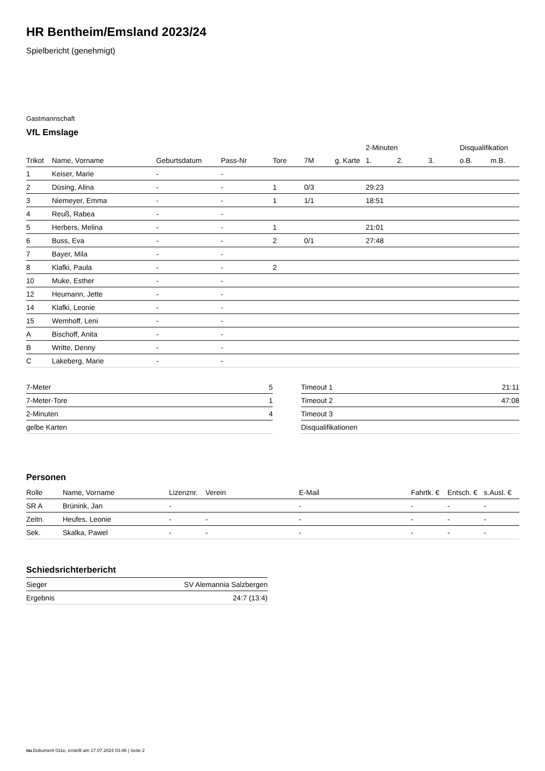HR Bentheim/Emsland 2023/24
Spielbericht (genehmigt)
Gastmannschaft
VfL Emslage
| | | | | | | | 2-Minuten | | | Disqualifikation | |
| --- | --- | --- | --- | --- | --- | --- | --- | --- | --- | --- | --- |
| Trikot | Name, Vorname | Geburtsdatum | Pass-Nr | Tore | 7M | g. Karte | 1. | 2. | 3. | o.B. | m.B. |
| 1 | Keiser, Marie | - | - | | | | | | | | |
| 2 | Düsing, Alina | - | - | 1 | 0/3 | | 29:23 | | | | |
| 3 | Niemeyer, Emma | - | - | 1 | 1/1 | | 18:51 | | | | |
| 4 | Reuß, Rabea | - | - | | | | | | | | |
| 5 | Herbers, Melina | - | - | 1 | | | 21:01 | | | | |
| 6 | Buss, Eva | - | - | 2 | 0/1 | | 27:48 | | | | |
| 7 | Bayer, Mila | - | - | | | | | | | | |
| 8 | Klafki, Paula | - | - | 2 | | | | | | | |
| 10 | Muke, Esther | - | - | | | | | | | | |
| 12 | Heumann, Jette | - | - | | | | | | | | |
| 14 | Klafki, Leonie | - | - | | | | | | | | |
| 15 | Wemhoff, Leni | - | - | | | | | | | | |
| A | Bischoff, Anita | - | - | | | | | | | | |
| B | Writte, Denny | - | - | | | | | | | | |
| C | Lakeberg, Marie | - | - | | | | | | | | |
| 7-Meter | 5 |
| 7-Meter-Tore | 1 |
| 2-Minuten | 4 |
| gelbe Karten | |
| Timeout 1 | 21:11 |
| Timeout 2 | 47:08 |
| Timeout 3 | |
| Disqualifikationen | |
Personen
| Rolle | Name, Vorname | Lizenznr. | Verein | E-Mail | Fahrtk. € | Entsch. € | s.Ausl. € |
| --- | --- | --- | --- | --- | --- | --- | --- |
| SR A | Brünink, Jan | - | | - | - | - | - |
| Zeitn. | Heufes, Leonie | - | - | - | - | - | - |
| Sek. | Skalka, Pawel | - | - | - | - | - | - |
Schiedsrichterbericht
| Sieger | SV Alemannia Salzbergen |
| Ergebnis | 24:7 (13:4) |
nu.Dokument 011e, erstellt am 17.07.2024 03:46 | Seite 2